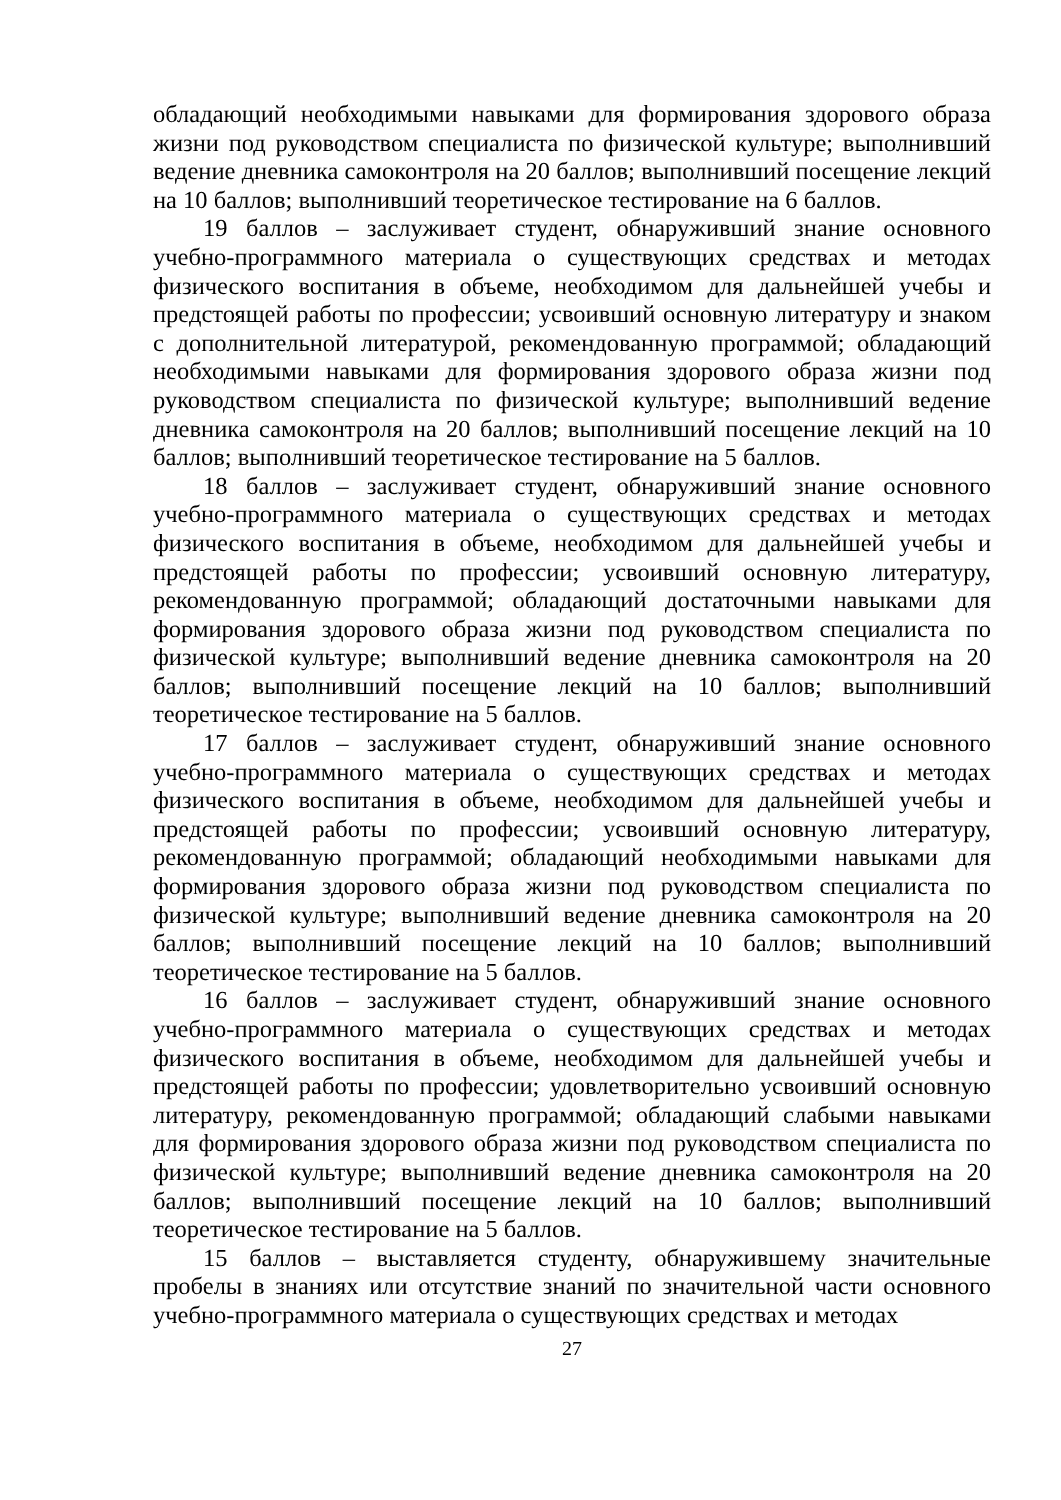обладающий необходимыми навыками для формирования здорового образа жизни под руководством специалиста по физической культуре; выполнивший ведение дневника самоконтроля на 20 баллов; выполнивший посещение лекций на 10 баллов; выполнивший теоретическое тестирование на 6 баллов.
19 баллов – заслуживает студент, обнаруживший знание основного учебно-программного материала о существующих средствах и методах физического воспитания в объеме, необходимом для дальнейшей учебы и предстоящей работы по профессии; усвоивший основную литературу и знаком с дополнительной литературой, рекомендованную программой; обладающий необходимыми навыками для формирования здорового образа жизни под руководством специалиста по физической культуре; выполнивший ведение дневника самоконтроля на 20 баллов; выполнивший посещение лекций на 10 баллов; выполнивший теоретическое тестирование на 5 баллов.
18 баллов – заслуживает студент, обнаруживший знание основного учебно-программного материала о существующих средствах и методах физического воспитания в объеме, необходимом для дальнейшей учебы и предстоящей работы по профессии; усвоивший основную литературу, рекомендованную программой; обладающий достаточными навыками для формирования здорового образа жизни под руководством специалиста по физической культуре; выполнивший ведение дневника самоконтроля на 20 баллов; выполнивший посещение лекций на 10 баллов; выполнивший теоретическое тестирование на 5 баллов.
17 баллов – заслуживает студент, обнаруживший знание основного учебно-программного материала о существующих средствах и методах физического воспитания в объеме, необходимом для дальнейшей учебы и предстоящей работы по профессии; усвоивший основную литературу, рекомендованную программой; обладающий необходимыми навыками для формирования здорового образа жизни под руководством специалиста по физической культуре; выполнивший ведение дневника самоконтроля на 20 баллов; выполнивший посещение лекций на 10 баллов; выполнивший теоретическое тестирование на 5 баллов.
16 баллов – заслуживает студент, обнаруживший знание основного учебно-программного материала о существующих средствах и методах физического воспитания в объеме, необходимом для дальнейшей учебы и предстоящей работы по профессии; удовлетворительно усвоивший основную литературу, рекомендованную программой; обладающий слабыми навыками для формирования здорового образа жизни под руководством специалиста по физической культуре; выполнивший ведение дневника самоконтроля на 20 баллов; выполнивший посещение лекций на 10 баллов; выполнивший теоретическое тестирование на 5 баллов.
15 баллов – выставляется студенту, обнаружившему значительные пробелы в знаниях или отсутствие знаний по значительной части основного учебно-программного материала о существующих средствах и методах
27